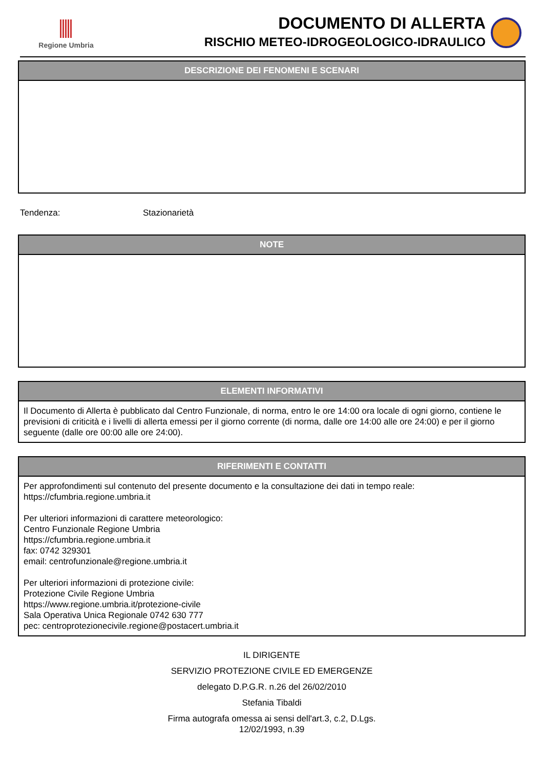Regione Umbria
DOCUMENTO DI ALLERTA
RISCHIO METEO-IDROGEOLOGICO-IDRAULICO
DESCRIZIONE DEI FENOMENI E SCENARI
Tendenza: Stazionarietà
NOTE
ELEMENTI INFORMATIVI
Il Documento di Allerta è pubblicato dal Centro Funzionale, di norma, entro le ore 14:00 ora locale di ogni giorno, contiene le previsioni di criticità e i livelli di allerta emessi per il giorno corrente (di norma, dalle ore 14:00 alle ore 24:00) e per il giorno seguente (dalle ore 00:00 alle ore 24:00).
RIFERIMENTI E CONTATTI
Per approfondimenti sul contenuto del presente documento e la consultazione dei dati in tempo reale:
https://cfumbria.regione.umbria.it
Per ulteriori informazioni di carattere meteorologico:
Centro Funzionale Regione Umbria
https://cfumbria.regione.umbria.it
fax: 0742 329301
email: centrofunzionale@regione.umbria.it
Per ulteriori informazioni di protezione civile:
Protezione Civile Regione Umbria
https://www.regione.umbria.it/protezione-civile
Sala Operativa Unica Regionale 0742 630 777
pec: centroprotezionecivile.regione@postacert.umbria.it
IL DIRIGENTE
SERVIZIO PROTEZIONE CIVILE ED EMERGENZE
delegato D.P.G.R. n.26 del 26/02/2010
Stefania Tibaldi
Firma autografa omessa ai sensi dell'art.3, c.2, D.Lgs.
12/02/1993, n.39